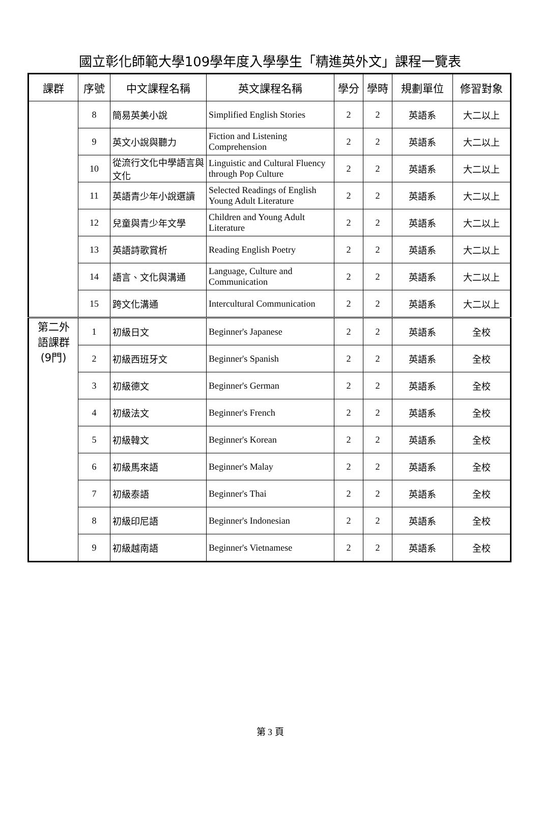國立彰化師範大學109學年度入學學生「精進英外文」課程一覽表
| 課群 | 序號 | 中文課程名稱 | 英文課程名稱 | 學分 | 學時 | 規劃單位 | 修習對象 |
| --- | --- | --- | --- | --- | --- | --- | --- |
| | 8 | 簡易英美小說 | Simplified English Stories | 2 | 2 | 英語系 | 大二以上 |
| | 9 | 英文小說與聽力 | Fiction and Listening Comprehension | 2 | 2 | 英語系 | 大二以上 |
| | 10 | 從流行文化中學語言與文化 | Linguistic and Cultural Fluency through Pop Culture | 2 | 2 | 英語系 | 大二以上 |
| | 11 | 英語青少年小說選讀 | Selected Readings of English Young Adult Literature | 2 | 2 | 英語系 | 大二以上 |
| | 12 | 兒童與青少年文學 | Children and Young Adult Literature | 2 | 2 | 英語系 | 大二以上 |
| | 13 | 英語詩歌賞析 | Reading English Poetry | 2 | 2 | 英語系 | 大二以上 |
| | 14 | 語言、文化與溝通 | Language, Culture and Communication | 2 | 2 | 英語系 | 大二以上 |
| | 15 | 跨文化溝通 | Intercultural Communication | 2 | 2 | 英語系 | 大二以上 |
| 第二外 語課群 (9門) | 1 | 初級日文 | Beginner's Japanese | 2 | 2 | 英語系 | 全校 |
| | 2 | 初級西班牙文 | Beginner's Spanish | 2 | 2 | 英語系 | 全校 |
| | 3 | 初級德文 | Beginner's German | 2 | 2 | 英語系 | 全校 |
| | 4 | 初級法文 | Beginner's French | 2 | 2 | 英語系 | 全校 |
| | 5 | 初級韓文 | Beginner's Korean | 2 | 2 | 英語系 | 全校 |
| | 6 | 初級馬來語 | Beginner's Malay | 2 | 2 | 英語系 | 全校 |
| | 7 | 初級泰語 | Beginner's Thai | 2 | 2 | 英語系 | 全校 |
| | 8 | 初級印尼語 | Beginner's Indonesian | 2 | 2 | 英語系 | 全校 |
| | 9 | 初級越南語 | Beginner's Vietnamese | 2 | 2 | 英語系 | 全校 |
第 3 頁